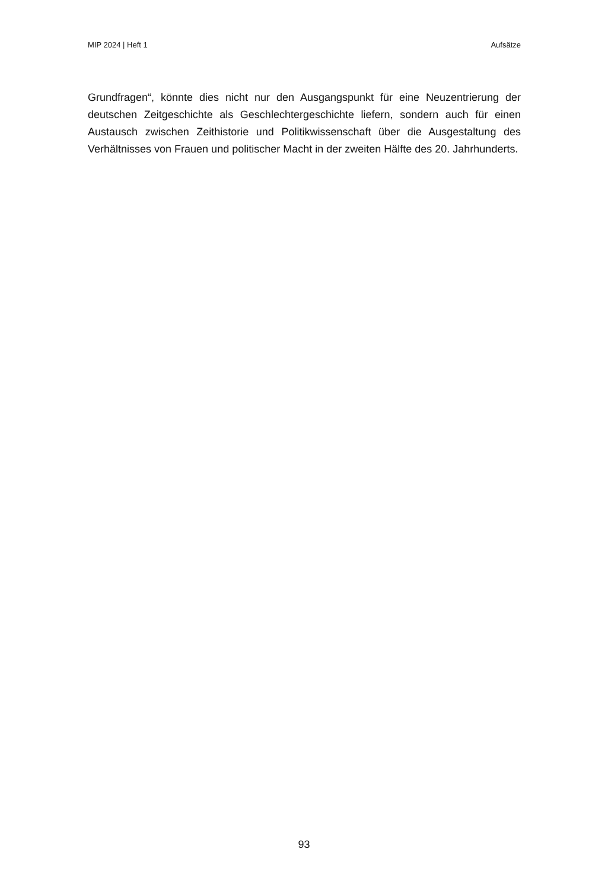MIP 2024 | Heft 1 Aufsätze
Grundfragen“, könnte dies nicht nur den Ausgangspunkt für eine Neuzentrierung der deutschen Zeitgeschichte als Geschlechtergeschichte liefern, sondern auch für einen Austausch zwischen Zeithistorie und Politikwissenschaft über die Ausgestaltung des Verhältnisses von Frauen und politischer Macht in der zweiten Hälfte des 20. Jahrhunderts.
93